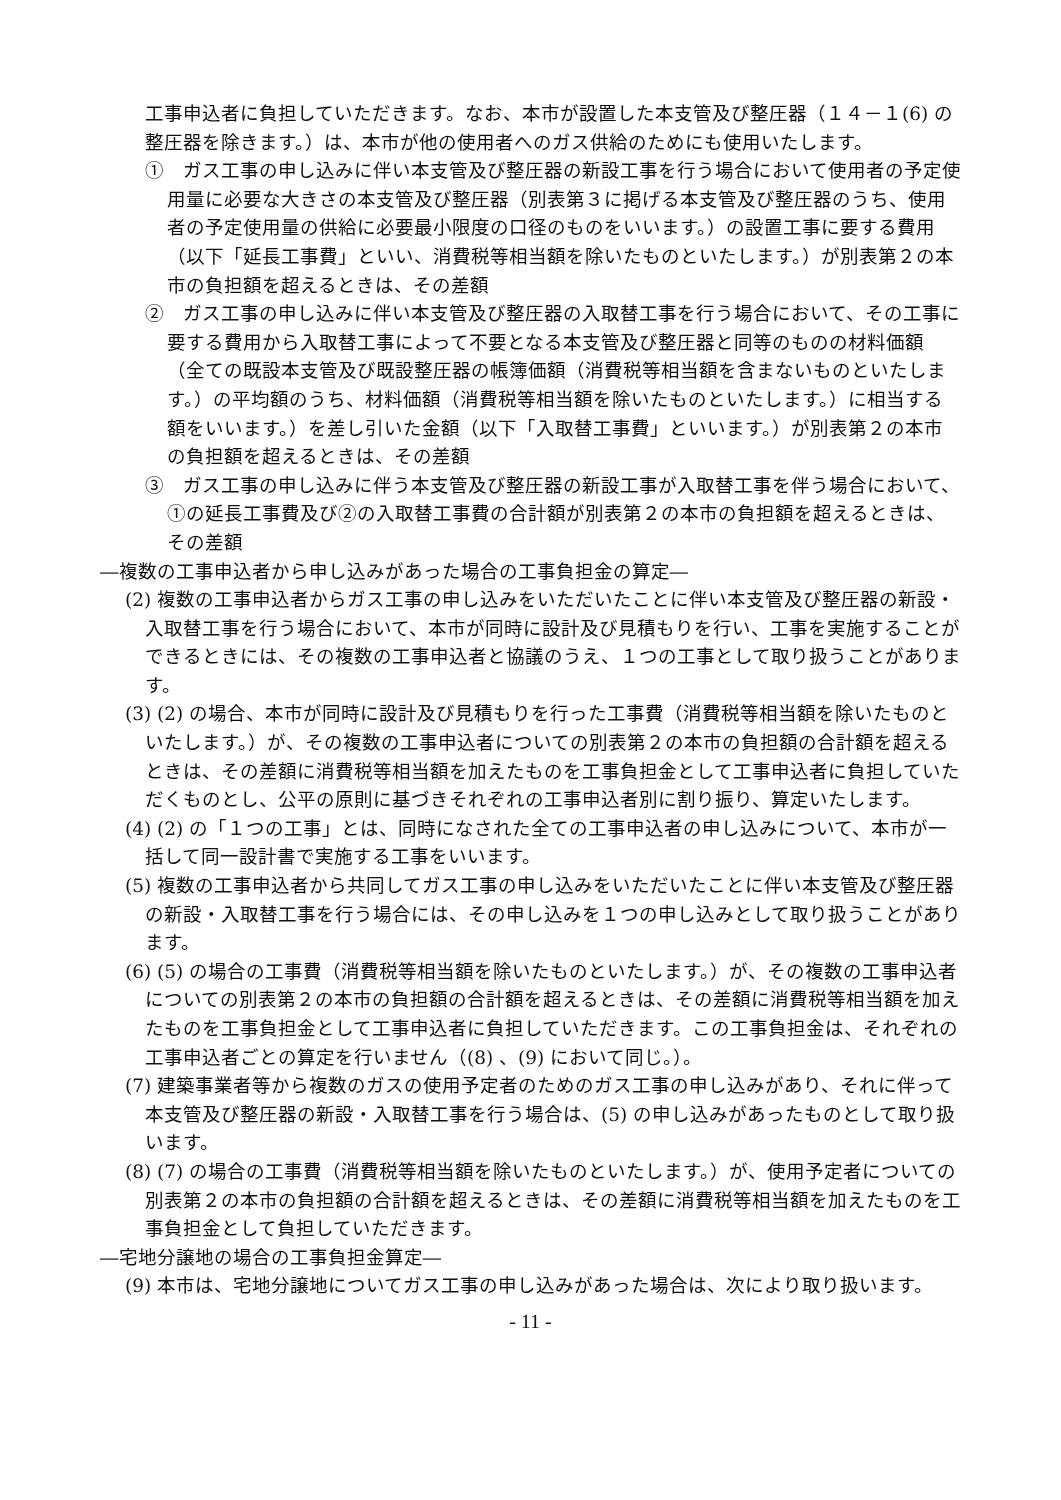工事申込者に負担していただきます。なお、本市が設置した本支管及び整圧器（１４－１(6) の整圧器を除きます。）は、本市が他の使用者へのガス供給のためにも使用いたします。
①　ガス工事の申し込みに伴い本支管及び整圧器の新設工事を行う場合において使用者の予定使用量に必要な大きさの本支管及び整圧器（別表第３に掲げる本支管及び整圧器のうち、使用者の予定使用量の供給に必要最小限度の口径のものをいいます。）の設置工事に要する費用（以下「延長工事費」といい、消費税等相当額を除いたものといたします。）が別表第２の本市の負担額を超えるときは、その差額
②　ガス工事の申し込みに伴い本支管及び整圧器の入取替工事を行う場合において、その工事に要する費用から入取替工事によって不要となる本支管及び整圧器と同等のものの材料価額（全ての既設本支管及び既設整圧器の帳簿価額（消費税等相当額を含まないものといたします。）の平均額のうち、材料価額（消費税等相当額を除いたものといたします。）に相当する額をいいます。）を差し引いた金額（以下「入取替工事費」といいます。）が別表第２の本市の負担額を超えるときは、その差額
③　ガス工事の申し込みに伴う本支管及び整圧器の新設工事が入取替工事を伴う場合において、①の延長工事費及び②の入取替工事費の合計額が別表第２の本市の負担額を超えるときは、その差額
―複数の工事申込者から申し込みがあった場合の工事負担金の算定―
(2) 複数の工事申込者からガス工事の申し込みをいただいたことに伴い本支管及び整圧器の新設・入取替工事を行う場合において、本市が同時に設計及び見積もりを行い、工事を実施することができるときには、その複数の工事申込者と協議のうえ、１つの工事として取り扱うことがあります。
(3) (2) の場合、本市が同時に設計及び見積もりを行った工事費（消費税等相当額を除いたものといたします。）が、その複数の工事申込者についての別表第２の本市の負担額の合計額を超えるときは、その差額に消費税等相当額を加えたものを工事負担金として工事申込者に負担していただくものとし、公平の原則に基づきそれぞれの工事申込者別に割り振り、算定いたします。
(4) (2) の「１つの工事」とは、同時になされた全ての工事申込者の申し込みについて、本市が一括して同一設計書で実施する工事をいいます。
(5) 複数の工事申込者から共同してガス工事の申し込みをいただいたことに伴い本支管及び整圧器の新設・入取替工事を行う場合には、その申し込みを１つの申し込みとして取り扱うことがあります。
(6) (5) の場合の工事費（消費税等相当額を除いたものといたします。）が、その複数の工事申込者についての別表第２の本市の負担額の合計額を超えるときは、その差額に消費税等相当額を加えたものを工事負担金として工事申込者に負担していただきます。この工事負担金は、それぞれの工事申込者ごとの算定を行いません（(8) 、(9) において同じ。）。
(7) 建築事業者等から複数のガスの使用予定者のためのガス工事の申し込みがあり、それに伴って本支管及び整圧器の新設・入取替工事を行う場合は、(5) の申し込みがあったものとして取り扱います。
(8) (7) の場合の工事費（消費税等相当額を除いたものといたします。）が、使用予定者についての別表第２の本市の負担額の合計額を超えるときは、その差額に消費税等相当額を加えたものを工事負担金として負担していただきます。
―宅地分譲地の場合の工事負担金算定―
(9) 本市は、宅地分譲地についてガス工事の申し込みがあった場合は、次により取り扱います。
- 11 -